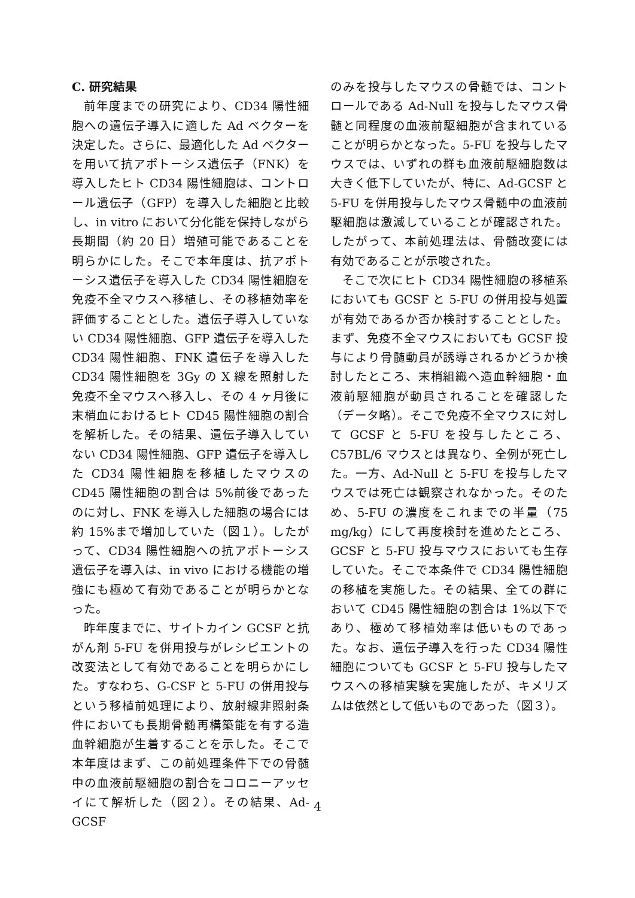C. 研究結果
前年度までの研究により、CD34 陽性細胞への遺伝子導入に適した Ad ベクターを決定した。さらに、最適化した Ad ベクターを用いて抗アポトーシス遺伝子（FNK）を導入したヒト CD34 陽性細胞は、コントロール遺伝子（GFP）を導入した細胞と比較し、in vitro において分化能を保持しながら長期間（約 20 日）増殖可能であることを明らかにした。そこで本年度は、抗アポトーシス遺伝子を導入した CD34 陽性細胞を免疫不全マウスへ移植し、その移植効率を評価することとした。遺伝子導入していない CD34 陽性細胞、GFP 遺伝子を導入した CD34 陽性細胞、FNK 遺伝子を導入した CD34 陽性細胞を 3Gy の X 線を照射した免疫不全マウスへ移入し、その 4 ヶ月後に末梢血におけるヒト CD45 陽性細胞の割合を解析した。その結果、遺伝子導入していない CD34 陽性細胞、GFP 遺伝子を導入した CD34 陽性細胞を移植したマウスの CD45 陽性細胞の割合は 5%前後であったのに対し、FNK を導入した細胞の場合には約 15%まで増加していた（図１）。したがって、CD34 陽性細胞への抗アポトーシス遺伝子を導入は、in vivo における機能の増強にも極めて有効であることが明らかとなった。
昨年度までに、サイトカイン GCSF と抗がん剤 5-FU を併用投与がレシピエントの改変法として有効であることを明らかにした。すなわち、G-CSF と 5-FU の併用投与という移植前処理により、放射線非照射条件においても長期骨髄再構築能を有する造血幹細胞が生着することを示した。そこで本年度はまず、この前処理条件下での骨髄中の血液前駆細胞の割合をコロニーアッセイにて解析した（図２）。その結果、Ad-GCSF
のみを投与したマウスの骨髄では、コントロールである Ad-Null を投与したマウス骨髄と同程度の血液前駆細胞が含まれていることが明らかとなった。5-FU を投与したマウスでは、いずれの群も血液前駆細胞数は大きく低下していたが、特に、Ad-GCSF と 5-FU を併用投与したマウス骨髄中の血液前駆細胞は激減していることが確認された。したがって、本前処理法は、骨髄改変には有効であることが示唆された。
そこで次にヒト CD34 陽性細胞の移植系においても GCSF と 5-FU の併用投与処置が有効であるか否か検討することとした。まず、免疫不全マウスにおいても GCSF 投与により骨髄動員が誘導されるかどうか検討したところ、末梢組織へ造血幹細胞・血液前駆細胞が動員されることを確認した（データ略）。そこで免疫不全マウスに対して GCSF と 5-FU を投与したところ、C57BL/6 マウスとは異なり、全例が死亡した。一方、Ad-Null と 5-FU を投与したマウスでは死亡は観察されなかった。そのため、5-FU の濃度をこれまでの半量（75 mg/kg）にして再度検討を進めたところ、GCSF と 5-FU 投与マウスにおいても生存していた。そこで本条件で CD34 陽性細胞の移植を実施した。その結果、全ての群において CD45 陽性細胞の割合は 1%以下であり、極めて移植効率は低いものであった。なお、遺伝子導入を行った CD34 陽性細胞についても GCSF と 5-FU 投与したマウスへの移植実験を実施したが、キメリズムは依然として低いものであった（図３）。
4